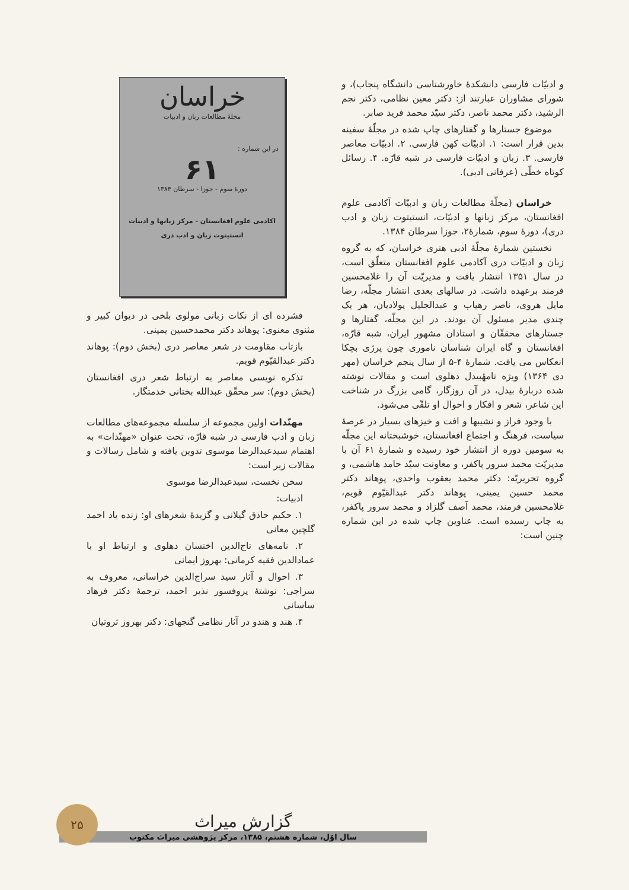و ادبیّات فارسی دانشکدهٔ خاورشناسی دانشگاه پنجاب)، و شورای مشاوران عبارتند از: دکتر معین نظامی، دکتر نجم الرشید، دکتر محمد ناصر، دکتر سیّد محمد فرید صابر.
موضوع جستارها و گفتارهای چاپ شده در مجلّهٔ سفینه بدین قرار است: ۱. ادبیّات کهن فارسی. ۲. ادبیّات معاصر فارسی. ۳. زبان و ادبیّات فارسی در شبه قارّه. ۴. رسائل کوتاه خطّی (عرفانی ادبی).
خراسان (مجلّهٔ مطالعات زبان و ادبیّات آکادمی علوم افغانستان، مرکز زبانها و ادبیّات، انستیتوت زبان و ادب دری)، دورهٔ سوم، شمارهٔ۲، جوزا سرطان ۱۳۸۴.
نخستین شمارهٔ مجلّهٔ ادبی هنری خراسان، که به گروه زبان و ادبیّات دری آکادمی علوم افغانستان متعلّق است، در سال ۱۳۵۱ انتشار یافت و مدیریّت آن را غلامحسین فرمند برعهده داشت. در سالهای بعدی انتشار مجلّه، رضا مایل هروی، ناصر رهیاب و عبدالجلیل پولادیان، هر یک چندی مدیر مسئول آن بودند. در این مجلّه، گفتارها و جستارهای محققّان و استادان مشهور ایران، شبه قارّه، افغانستان و گاه ایران شناسان ناموری چون یرژی بچکا انعکاس می یافت. شمارهٔ ۴-۵ از سال پنجم خراسان (مهر دی ۱۳۶۴) ویژه نامهٔبیدل دهلوی است و مقالات نوشته شده دربارهٔ بیدل، در آن روزگار، گامی بزرگ در شناخت این شاعر، شعر و افکار و احوال او تلقّی می‌شود.
با وجود فراز و نشیبها و افت و خیزهای بسیار در عرصهٔ سیاست، فرهنگ و اجتماع افغانستان، خوشبختانه این مجلّه به سومین دوره از انتشار خود رسیده و شمارهٔ ۶۱ آن با مدیریّت محمد سرور پاکفر، و معاونت سیّد حامد هاشمی، و گروه تحریریّه: دکتر محمد یعقوب واحدی، پوهاند دکتر محمد حسین یمینی، پوهاند دکتر عبدالقیّوم قویم، غلامحسین فرمند، محمد آصف گلزاد و محمد سرور پاکفر، به چاپ رسیده است. عناوین چاپ شده در این شماره چنین است:
خراسان
مجلهٔ مطالعات زبان و ادبیات
در این شماره :
۶۱
دورهٔ سوم - جوزا - سرطان ۱۳۸۴
اکادمی علوم افغانستان - مرکز زبانها و ادبیات
انستیتوت زبان و ادب دری
فشرده ای از نکات زبانی مولوی بلخی در دیوان کبیر و مثنوی معنوی: پوهاند دکتر محمدحسین یمینی.
بازتاب مقاومت در شعر معاصر دری (بخش دوم): پوهاند دکتر عبدالقیّوم قویم.
تذکره نویسی معاصر به ارتباط شعر دری افغانستان (بخش دوم): سر محقّق عبدالله بختانی خدمتگار.
مهنّدات اولین مجموعه از سلسله مجموعه‌های مطالعات زبان و ادب فارسی در شبه قارّه، تحت عنوان «مهنّدات» به اهتمام سیدعبدالرضا موسوی تدوین یافته و شامل رسالات و مقالات زیر است:
سخن نخست، سیدعبدالرضا موسوی
ادبیات:
۱. حکیم حاذق گیلانی و گزیدهٔ شعرهای او: زنده یاد احمد گلچین معانی
۲. نامه‌های تاج‌الدین اختسان دهلوی و ارتباط او با عمادالدین فقیه کرمانی: بهروز ایمانی
۳. احوال و آثار سید سراج‌الدین خراسانی، معروف به سراجی: نوشتهٔ پروفسور نذیر احمد، ترجمهٔ دکتر فرهاد ساسانی
۴. هند و هندو در آثار نظامی گنجهای: دکتر بهروز ثروتیان
گزارش میراث
سال اوّل، شماره هشتم، ۱۳۸۵، مرکز پژوهشی میراث مکتوب
۲۵